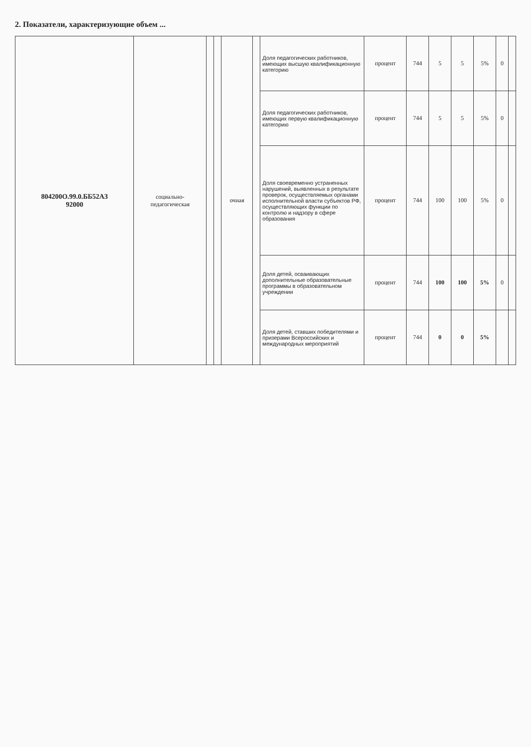2. Показатели, характеризующие объем ...
| 804200О.99.0.ББ52АЗ 92000 | социально- педагогическая | | | очная | | Доля педагогических работников, имеющих высшую квалификационную категорию | процент | 744 | 5 | 5 | 5% | 0 | |
| | | | | | | Доля педагогических работников, имеющих первую квалификационную категорию | процент | 744 | 5 | 5 | 5% | 0 | |
| | | | | | | Доля своевременно устраненных нарушений, выявленных в результате проверок, осуществляемых органами исполнительной власти субъектов РФ, осуществляющих функции по контролю и надзору в сфере образования | процент | 744 | 100 | 100 | 5% | 0 | |
| | | | | | | Доля детей, осваивающих дополнительные образовательные программы в образовательном учреждении | процент | 744 | 100 | 100 | 5% | 0 | |
| | | | | | | Доля детей, ставших победителями и призерами Всероссийских и международных мероприятий | процент | 744 | 0 | 0 | 5% | | |